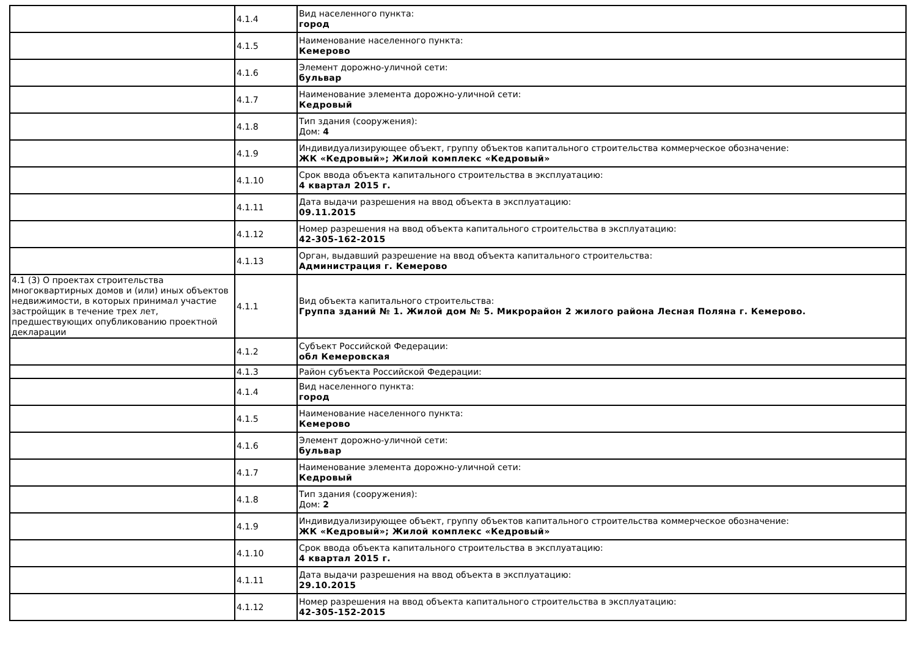| | 4.1.4 | Вид населенного пункта: город |
| | 4.1.5 | Наименование населенного пункта: Кемерово |
| | 4.1.6 | Элемент дорожно-уличной сети: бульвар |
| | 4.1.7 | Наименование элемента дорожно-уличной сети: Кедровый |
| | 4.1.8 | Тип здания (сооружения): Дом: 4 |
| | 4.1.9 | Индивидуализирующее объект, группу объектов капитального строительства коммерческое обозначение: ЖК «Кедровый»; Жилой комплекс «Кедровый» |
| | 4.1.10 | Срок ввода объекта капитального строительства в эксплуатацию: 4 квартал 2015 г. |
| | 4.1.11 | Дата выдачи разрешения на ввод объекта в эксплуатацию: 09.11.2015 |
| | 4.1.12 | Номер разрешения на ввод объекта капитального строительства в эксплуатацию: 42-305-162-2015 |
| | 4.1.13 | Орган, выдавший разрешение на ввод объекта капитального строительства: Администрация г. Кемерово |
| 4.1 (3) О проектах строительства многоквартирных домов и (или) иных объектов недвижимости, в которых принимал участие застройщик в течение трех лет, предшествующих опубликованию проектной декларации | 4.1.1 | Вид объекта капитального строительства: Группа зданий № 1. Жилой дом № 5. Микрорайон 2 жилого района Лесная Поляна г. Кемерово. |
| | 4.1.2 | Субъект Российской Федерации: обл Кемеровская |
| | 4.1.3 | Район субъекта Российской Федерации: |
| | 4.1.4 | Вид населенного пункта: город |
| | 4.1.5 | Наименование населенного пункта: Кемерово |
| | 4.1.6 | Элемент дорожно-уличной сети: бульвар |
| | 4.1.7 | Наименование элемента дорожно-уличной сети: Кедровый |
| | 4.1.8 | Тип здания (сооружения): Дом: 2 |
| | 4.1.9 | Индивидуализирующее объект, группу объектов капитального строительства коммерческое обозначение: ЖК «Кедровый»; Жилой комплекс «Кедровый» |
| | 4.1.10 | Срок ввода объекта капитального строительства в эксплуатацию: 4 квартал 2015 г. |
| | 4.1.11 | Дата выдачи разрешения на ввод объекта в эксплуатацию: 29.10.2015 |
| | 4.1.12 | Номер разрешения на ввод объекта капитального строительства в эксплуатацию: 42-305-152-2015 |